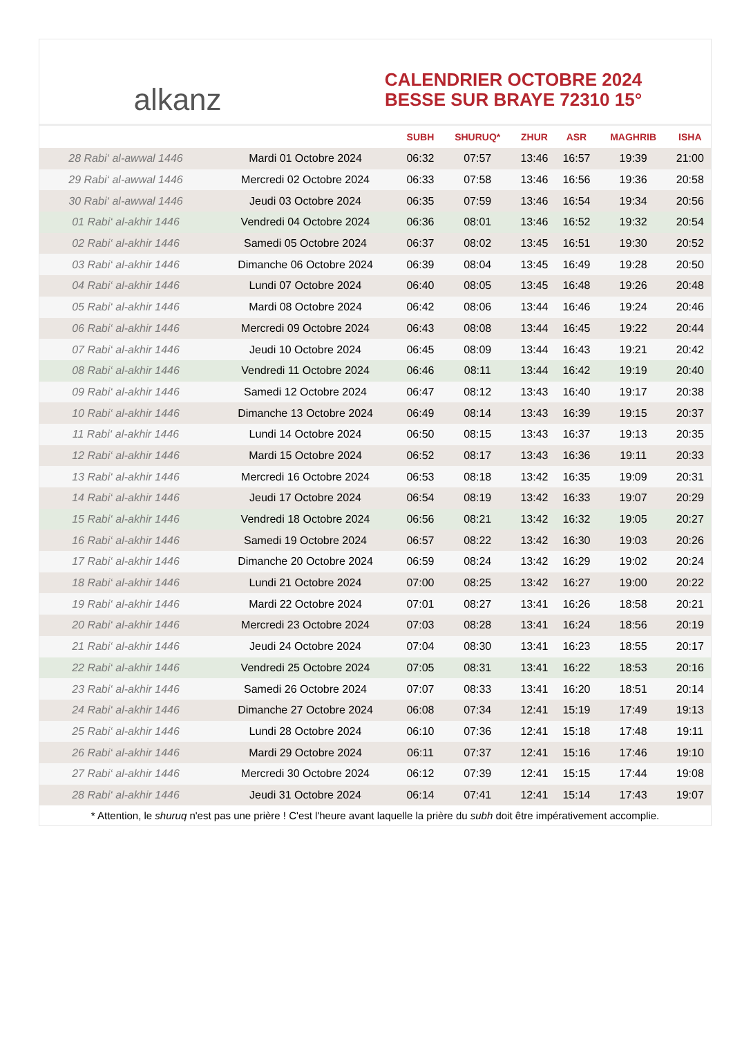alkanz
CALENDRIER OCTOBRE 2024
BESSE SUR BRAYE 72310 15°
| | | SUBH | SHURUQ* | ZHUR | ASR | MAGHRIB | ISHA |
| --- | --- | --- | --- | --- | --- | --- | --- |
| 28 Rabi‘ al-awwal 1446 | Mardi 01 Octobre 2024 | 06:32 | 07:57 | 13:46 | 16:57 | 19:39 | 21:00 |
| 29 Rabi‘ al-awwal 1446 | Mercredi 02 Octobre 2024 | 06:33 | 07:58 | 13:46 | 16:56 | 19:36 | 20:58 |
| 30 Rabi‘ al-awwal 1446 | Jeudi 03 Octobre 2024 | 06:35 | 07:59 | 13:46 | 16:54 | 19:34 | 20:56 |
| 01 Rabi‘ al-akhir 1446 | Vendredi 04 Octobre 2024 | 06:36 | 08:01 | 13:46 | 16:52 | 19:32 | 20:54 |
| 02 Rabi‘ al-akhir 1446 | Samedi 05 Octobre 2024 | 06:37 | 08:02 | 13:45 | 16:51 | 19:30 | 20:52 |
| 03 Rabi‘ al-akhir 1446 | Dimanche 06 Octobre 2024 | 06:39 | 08:04 | 13:45 | 16:49 | 19:28 | 20:50 |
| 04 Rabi‘ al-akhir 1446 | Lundi 07 Octobre 2024 | 06:40 | 08:05 | 13:45 | 16:48 | 19:26 | 20:48 |
| 05 Rabi‘ al-akhir 1446 | Mardi 08 Octobre 2024 | 06:42 | 08:06 | 13:44 | 16:46 | 19:24 | 20:46 |
| 06 Rabi‘ al-akhir 1446 | Mercredi 09 Octobre 2024 | 06:43 | 08:08 | 13:44 | 16:45 | 19:22 | 20:44 |
| 07 Rabi‘ al-akhir 1446 | Jeudi 10 Octobre 2024 | 06:45 | 08:09 | 13:44 | 16:43 | 19:21 | 20:42 |
| 08 Rabi‘ al-akhir 1446 | Vendredi 11 Octobre 2024 | 06:46 | 08:11 | 13:44 | 16:42 | 19:19 | 20:40 |
| 09 Rabi‘ al-akhir 1446 | Samedi 12 Octobre 2024 | 06:47 | 08:12 | 13:43 | 16:40 | 19:17 | 20:38 |
| 10 Rabi‘ al-akhir 1446 | Dimanche 13 Octobre 2024 | 06:49 | 08:14 | 13:43 | 16:39 | 19:15 | 20:37 |
| 11 Rabi‘ al-akhir 1446 | Lundi 14 Octobre 2024 | 06:50 | 08:15 | 13:43 | 16:37 | 19:13 | 20:35 |
| 12 Rabi‘ al-akhir 1446 | Mardi 15 Octobre 2024 | 06:52 | 08:17 | 13:43 | 16:36 | 19:11 | 20:33 |
| 13 Rabi‘ al-akhir 1446 | Mercredi 16 Octobre 2024 | 06:53 | 08:18 | 13:42 | 16:35 | 19:09 | 20:31 |
| 14 Rabi‘ al-akhir 1446 | Jeudi 17 Octobre 2024 | 06:54 | 08:19 | 13:42 | 16:33 | 19:07 | 20:29 |
| 15 Rabi‘ al-akhir 1446 | Vendredi 18 Octobre 2024 | 06:56 | 08:21 | 13:42 | 16:32 | 19:05 | 20:27 |
| 16 Rabi‘ al-akhir 1446 | Samedi 19 Octobre 2024 | 06:57 | 08:22 | 13:42 | 16:30 | 19:03 | 20:26 |
| 17 Rabi‘ al-akhir 1446 | Dimanche 20 Octobre 2024 | 06:59 | 08:24 | 13:42 | 16:29 | 19:02 | 20:24 |
| 18 Rabi‘ al-akhir 1446 | Lundi 21 Octobre 2024 | 07:00 | 08:25 | 13:42 | 16:27 | 19:00 | 20:22 |
| 19 Rabi‘ al-akhir 1446 | Mardi 22 Octobre 2024 | 07:01 | 08:27 | 13:41 | 16:26 | 18:58 | 20:21 |
| 20 Rabi‘ al-akhir 1446 | Mercredi 23 Octobre 2024 | 07:03 | 08:28 | 13:41 | 16:24 | 18:56 | 20:19 |
| 21 Rabi‘ al-akhir 1446 | Jeudi 24 Octobre 2024 | 07:04 | 08:30 | 13:41 | 16:23 | 18:55 | 20:17 |
| 22 Rabi‘ al-akhir 1446 | Vendredi 25 Octobre 2024 | 07:05 | 08:31 | 13:41 | 16:22 | 18:53 | 20:16 |
| 23 Rabi‘ al-akhir 1446 | Samedi 26 Octobre 2024 | 07:07 | 08:33 | 13:41 | 16:20 | 18:51 | 20:14 |
| 24 Rabi‘ al-akhir 1446 | Dimanche 27 Octobre 2024 | 06:08 | 07:34 | 12:41 | 15:19 | 17:49 | 19:13 |
| 25 Rabi‘ al-akhir 1446 | Lundi 28 Octobre 2024 | 06:10 | 07:36 | 12:41 | 15:18 | 17:48 | 19:11 |
| 26 Rabi‘ al-akhir 1446 | Mardi 29 Octobre 2024 | 06:11 | 07:37 | 12:41 | 15:16 | 17:46 | 19:10 |
| 27 Rabi‘ al-akhir 1446 | Mercredi 30 Octobre 2024 | 06:12 | 07:39 | 12:41 | 15:15 | 17:44 | 19:08 |
| 28 Rabi‘ al-akhir 1446 | Jeudi 31 Octobre 2024 | 06:14 | 07:41 | 12:41 | 15:14 | 17:43 | 19:07 |
* Attention, le shuruq n'est pas une prière ! C'est l'heure avant laquelle la prière du subh doit être impérativement accomplie.